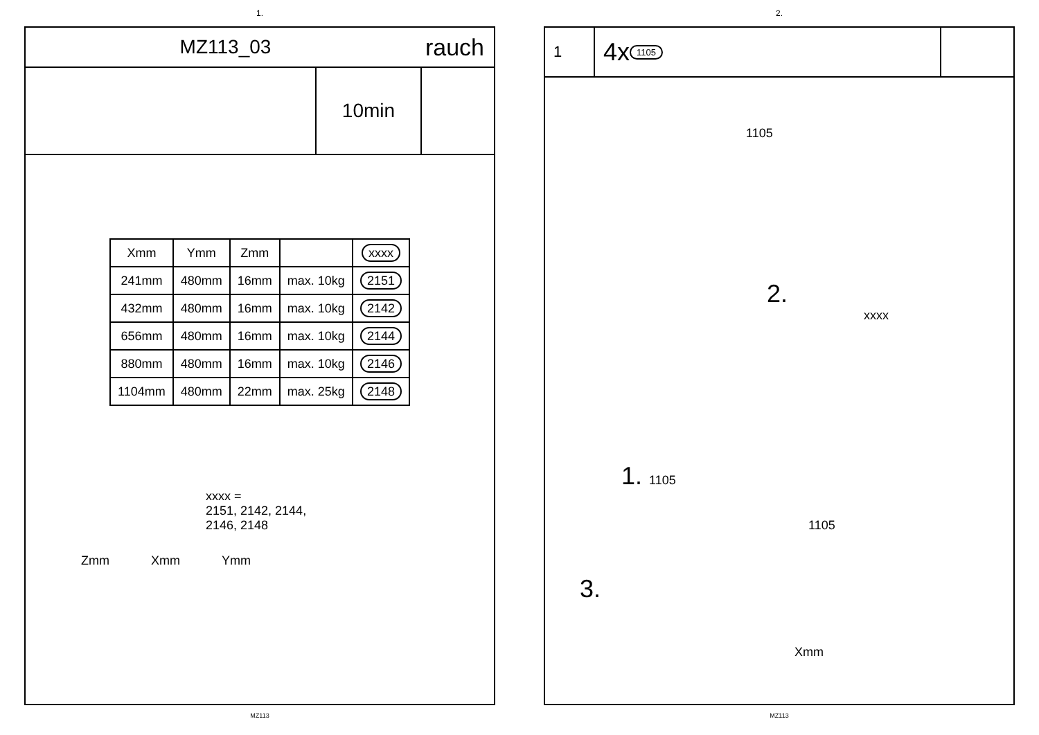1.
MZ113_03
rauch
10min
| Xmm | Ymm | Zmm | | xxxx |
| --- | --- | --- | --- | --- |
| 241mm | 480mm | 16mm | max. 10kg | 2151 |
| 432mm | 480mm | 16mm | max. 10kg | 2142 |
| 656mm | 480mm | 16mm | max. 10kg | 2144 |
| 880mm | 480mm | 16mm | max. 10kg | 2146 |
| 1104mm | 480mm | 22mm | max. 25kg | 2148 |
xxxx =
2151, 2142, 2144,
2146, 2148
Zmm Xmm Ymm
MZ113
2.
1
4x 1105
1105
2.
xxxx
1. 1105
1105
3.
Xmm
MZ113